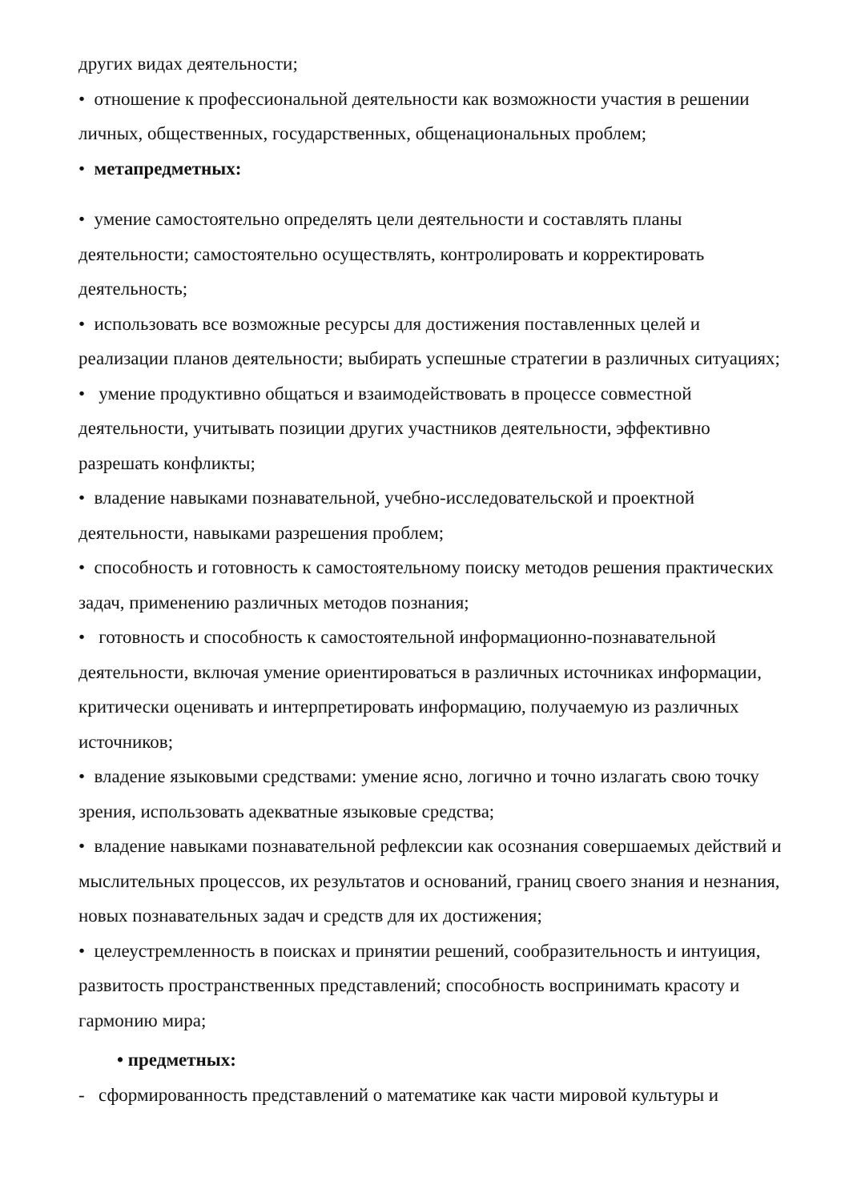других видах деятельности;
• отношение к профессиональной деятельности как возможности участия в решении личных, общественных, государственных, общенациональных проблем;
• метапредметных:
• умение самостоятельно определять цели деятельности и составлять планы деятельности; самостоятельно осуществлять, контролировать и корректировать деятельность;
• использовать все возможные ресурсы для достижения поставленных целей и реализации планов деятельности; выбирать успешные стратегии в различных ситуациях;
• умение продуктивно общаться и взаимодействовать в процессе совместной деятельности, учитывать позиции других участников деятельности, эффективно разрешать конфликты;
• владение навыками познавательной, учебно-исследовательской и проектной деятельности, навыками разрешения проблем;
• способность и готовность к самостоятельному поиску методов решения практических задач, применению различных методов познания;
• готовность и способность к самостоятельной информационно-познавательной деятельности, включая умение ориентироваться в различных источниках информации, критически оценивать и интерпретировать информацию, получаемую из различных источников;
• владение языковыми средствами: умение ясно, логично и точно излагать свою точку зрения, использовать адекватные языковые средства;
• владение навыками познавательной рефлексии как осознания совершаемых действий и мыслительных процессов, их результатов и оснований, границ своего знания и незнания, новых познавательных задач и средств для их достижения;
• целеустремленность в поисках и принятии решений, сообразительность и интуиция, развитость пространственных представлений; способность воспринимать красоту и гармонию мира;
• предметных:
- сформированность представлений о математике как части мировой культуры и